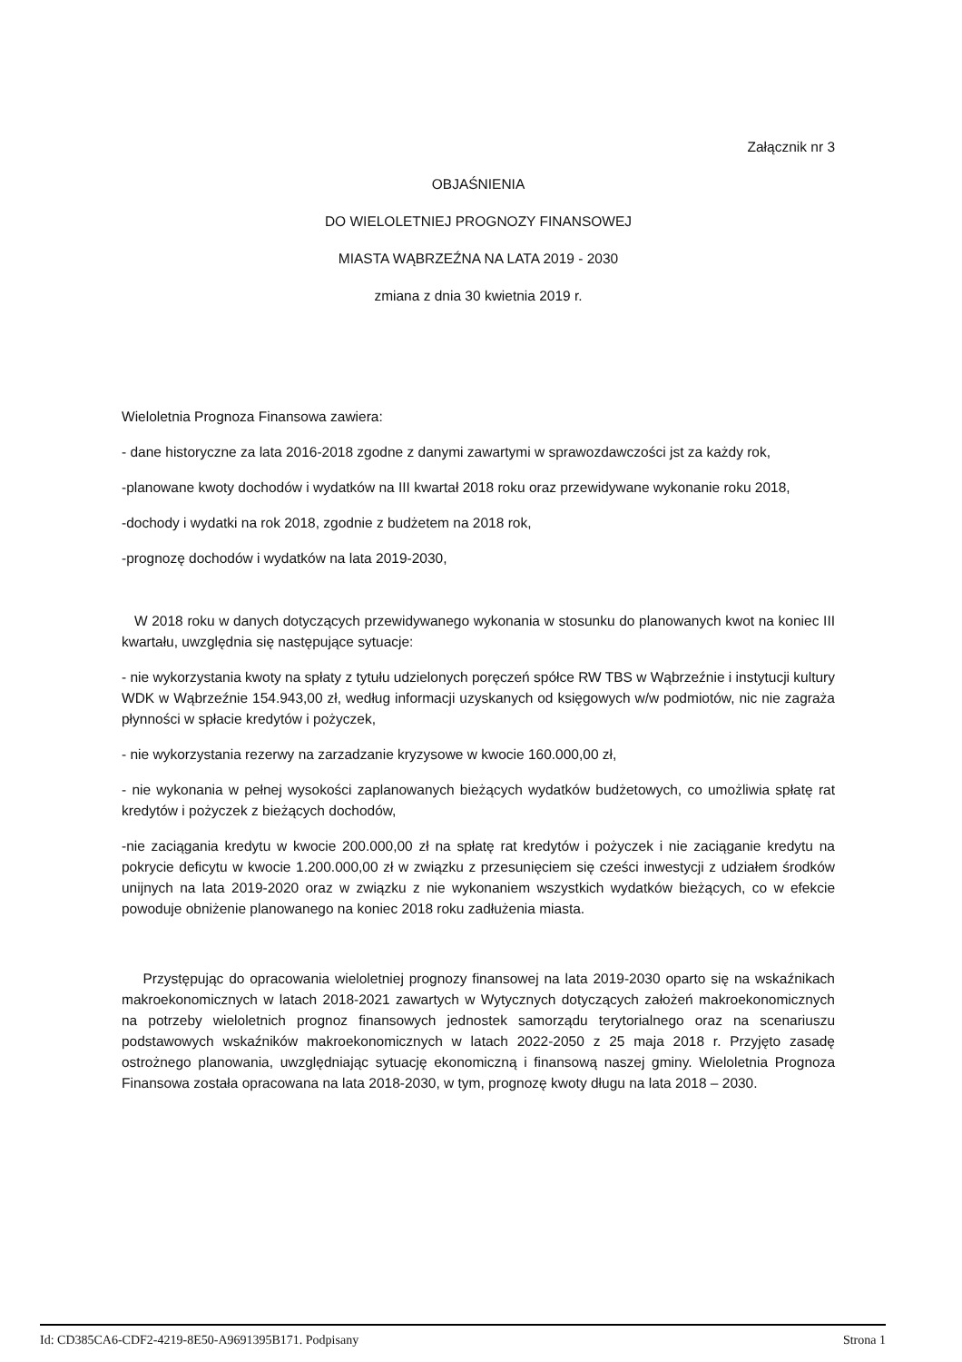Załącznik nr 3
OBJAŚNIENIA
DO WIELOLETNIEJ PROGNOZY FINANSOWEJ
MIASTA WĄBRZEŹNA NA LATA 2019 - 2030
zmiana z dnia 30 kwietnia 2019 r.
Wieloletnia Prognoza Finansowa zawiera:
- dane historyczne za lata 2016-2018 zgodne z danymi zawartymi w sprawozdawczości jst za każdy rok,
-planowane kwoty dochodów i wydatków na III kwartał 2018 roku oraz przewidywane wykonanie roku 2018,
-dochody i wydatki na rok 2018, zgodnie z budżetem na 2018 rok,
-prognozę dochodów i wydatków na lata 2019-2030,
W 2018 roku w danych dotyczących przewidywanego wykonania w stosunku do planowanych kwot na koniec III kwartału, uwzględnia się następujące sytuacje:
- nie wykorzystania kwoty na spłaty z tytułu udzielonych poręczeń spółce RW TBS w Wąbrzeźnie i instytucji kultury WDK w Wąbrzeźnie 154.943,00 zł, według informacji uzyskanych od księgowych w/w podmiotów, nic nie zagraża płynności w spłacie kredytów i pożyczek,
- nie wykorzystania rezerwy na zarzadzanie kryzysowe w kwocie 160.000,00 zł,
- nie wykonania w pełnej wysokości zaplanowanych bieżących wydatków budżetowych, co umożliwia spłatę rat kredytów i pożyczek z bieżących dochodów,
-nie zaciągania kredytu w kwocie 200.000,00 zł na spłatę rat kredytów i pożyczek i nie zaciąganie kredytu na pokrycie deficytu w kwocie 1.200.000,00 zł w związku z przesunięciem się cześci inwestycji z udziałem środków unijnych na lata 2019-2020 oraz w związku z nie wykonaniem wszystkich wydatków bieżących, co w efekcie powoduje obniżenie planowanego na koniec 2018 roku zadłużenia miasta.
Przystępując do opracowania wieloletniej prognozy finansowej na lata 2019-2030 oparto się na wskaźnikach makroekonomicznych w latach 2018-2021 zawartych w Wytycznych dotyczących założeń makroekonomicznych na potrzeby wieloletnich prognoz finansowych jednostek samorządu terytorialnego oraz na scenariuszu podstawowych wskaźników makroekonomicznych w latach 2022-2050 z 25 maja 2018 r. Przyjęto zasadę ostrożnego planowania, uwzględniając sytuację ekonomiczną i finansową naszej gminy. Wieloletnia Prognoza Finansowa została opracowana na lata 2018-2030, w tym, prognozę kwoty długu na lata 2018 – 2030.
Id: CD385CA6-CDF2-4219-8E50-A9691395B171. Podpisany Strona 1